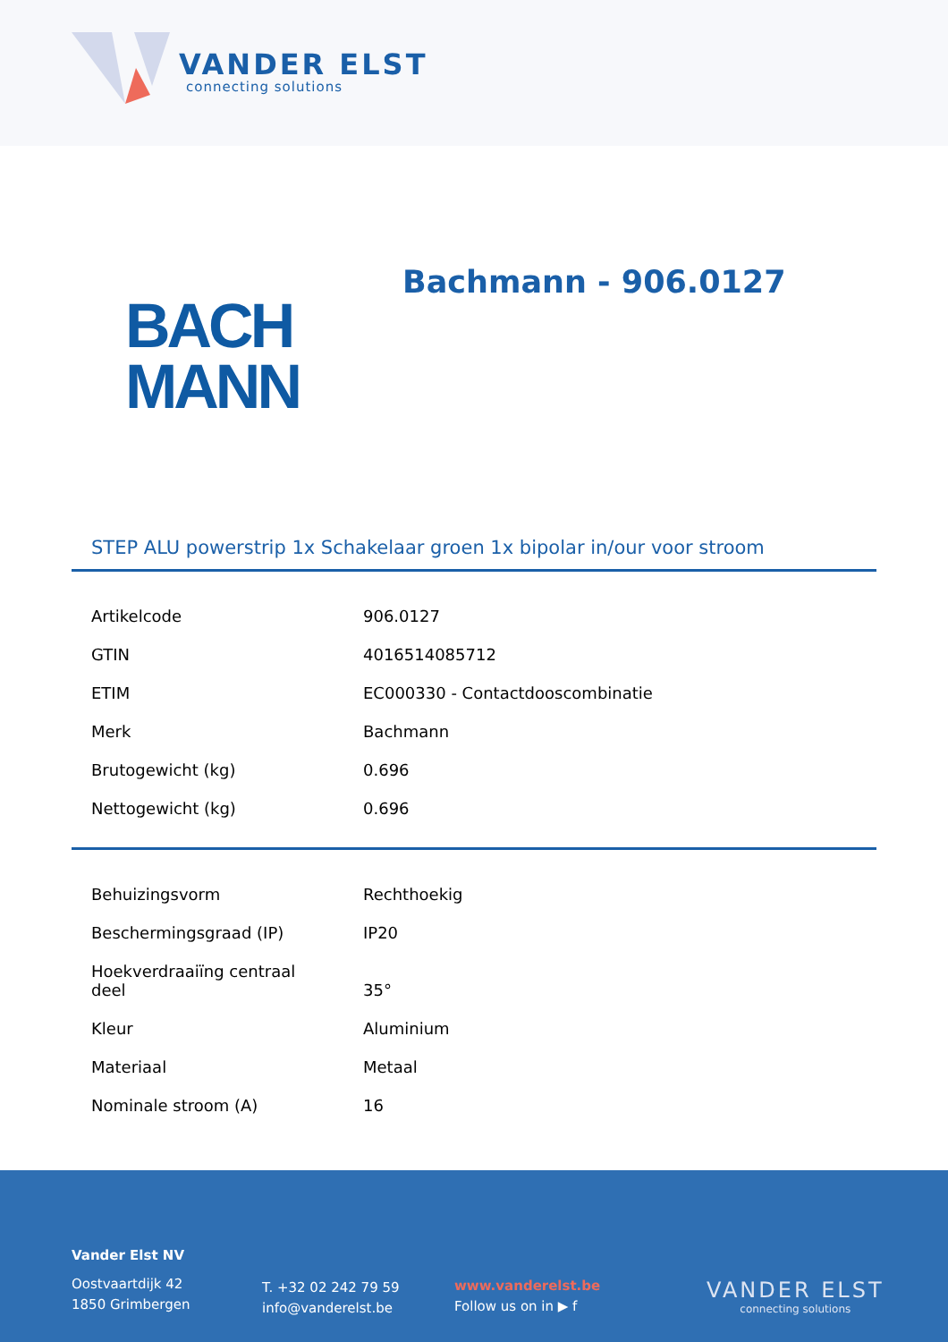VANDER ELST
connecting solutions
Bachmann - 906.0127
BACH
MANN
STEP ALU powerstrip 1x Schakelaar groen 1x bipolar in/our voor stroom
| Artikelcode | 906.0127 |
| GTIN | 4016514085712 |
| ETIM | EC000330 - Contactdooscombinatie |
| Merk | Bachmann |
| Brutogewicht (kg) | 0.696 |
| Nettogewicht (kg) | 0.696 |
| Behuizingsvorm | Rechthoekig |
| Beschermingsgraad (IP) | IP20 |
| Hoekverdraaiïng centraal deel | 35° |
| Kleur | Aluminium |
| Materiaal | Metaal |
| Nominale stroom (A) | 16 |
Vander Elst NV
Oostvaartdijk 42
1850 Grimbergen
T. +32 02 242 79 59
info@vanderelst.be
www.vanderelst.be
Follow us on in ▶ f
VANDER ELST
connecting solutions